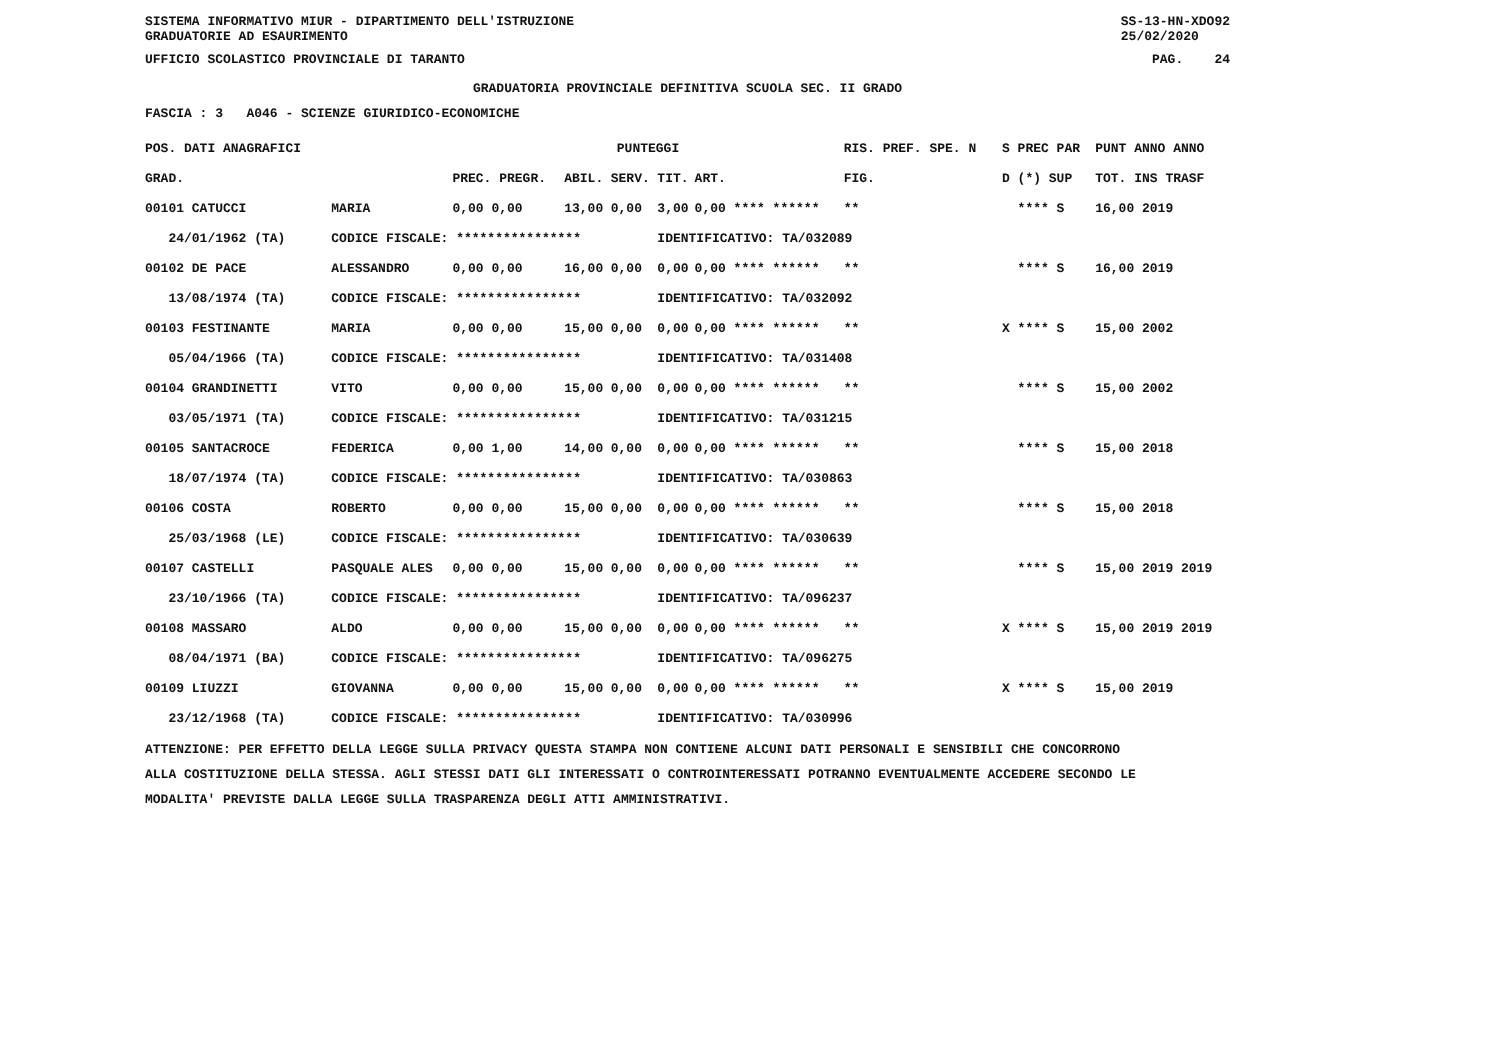SISTEMA INFORMATIVO MIUR - DIPARTIMENTO DELL'ISTRUZIONE
GRADUATORIE AD ESAURIMENTO SS-13-HN-XDO92
25/02/2020
UFFICIO SCOLASTICO PROVINCIALE DI TARANTO PAG. 24
GRADUATORIA PROVINCIALE DEFINITIVA SCUOLA SEC. II GRADO
FASCIA : 3 A046 - SCIENZE GIURIDICO-ECONOMICHE
| POS. DATI ANAGRAFICI | | PUNTEGGI | | | | | RIS. PREF. SPE. N | | | S PREC PAR | PUNT ANNO ANNO |
| --- | --- | --- | --- | --- | --- | --- | --- | --- | --- | --- | --- |
| GRAD. | | PREC. PREGR. | ABIL. | SERV. | TIT. | ART. | | | FIG. | D (*) SUP | TOT. INS TRASF |
| 00101 CATUCCI | MARIA | 0,00 0,00 | 13,00 | 0,00 | 3,00 | 0,00 **** ****** | | | ** | **** S | 16,00 2019 |
| 24/01/1962 (TA) | CODICE FISCALE: **************** | | | | IDENTIFICATIVO: TA/032089 | | | | | | |
| 00102 DE PACE | ALESSANDRO | 0,00 0,00 | 16,00 | 0,00 | 0,00 | 0,00 **** ****** | | | ** | **** S | 16,00 2019 |
| 13/08/1974 (TA) | CODICE FISCALE: **************** | | | | IDENTIFICATIVO: TA/032092 | | | | | | |
| 00103 FESTINANTE | MARIA | 0,00 0,00 | 15,00 | 0,00 | 0,00 | 0,00 **** ****** | | | ** | X **** S | 15,00 2002 |
| 05/04/1966 (TA) | CODICE FISCALE: **************** | | | | IDENTIFICATIVO: TA/031408 | | | | | | |
| 00104 GRANDINETTI | VITO | 0,00 0,00 | 15,00 | 0,00 | 0,00 | 0,00 **** ****** | | | ** | **** S | 15,00 2002 |
| 03/05/1971 (TA) | CODICE FISCALE: **************** | | | | IDENTIFICATIVO: TA/031215 | | | | | | |
| 00105 SANTACROCE | FEDERICA | 0,00 1,00 | 14,00 | 0,00 | 0,00 | 0,00 **** ****** | | | ** | **** S | 15,00 2018 |
| 18/07/1974 (TA) | CODICE FISCALE: **************** | | | | IDENTIFICATIVO: TA/030863 | | | | | | |
| 00106 COSTA | ROBERTO | 0,00 0,00 | 15,00 | 0,00 | 0,00 | 0,00 **** ****** | | | ** | **** S | 15,00 2018 |
| 25/03/1968 (LE) | CODICE FISCALE: **************** | | | | IDENTIFICATIVO: TA/030639 | | | | | | |
| 00107 CASTELLI | PASQUALE ALES | 0,00 0,00 | 15,00 | 0,00 | 0,00 | 0,00 **** ****** | | | ** | **** S | 15,00 2019 2019 |
| 23/10/1966 (TA) | CODICE FISCALE: **************** | | | | IDENTIFICATIVO: TA/096237 | | | | | | |
| 00108 MASSARO | ALDO | 0,00 0,00 | 15,00 | 0,00 | 0,00 | 0,00 **** ****** | | | ** | X **** S | 15,00 2019 2019 |
| 08/04/1971 (BA) | CODICE FISCALE: **************** | | | | IDENTIFICATIVO: TA/096275 | | | | | | |
| 00109 LIUZZI | GIOVANNA | 0,00 0,00 | 15,00 | 0,00 | 0,00 | 0,00 **** ****** | | | ** | X **** S | 15,00 2019 |
| 23/12/1968 (TA) | CODICE FISCALE: **************** | | | | IDENTIFICATIVO: TA/030996 | | | | | | |
ATTENZIONE: PER EFFETTO DELLA LEGGE SULLA PRIVACY QUESTA STAMPA NON CONTIENE ALCUNI DATI PERSONALI E SENSIBILI CHE CONCORRONO
ALLA COSTITUZIONE DELLA STESSA. AGLI STESSI DATI GLI INTERESSATI O CONTROINTERESSATI POTRANNO EVENTUALMENTE ACCEDERE SECONDO LE
MODALITA' PREVISTE DALLA LEGGE SULLA TRASPARENZA DEGLI ATTI AMMINISTRATIVI.